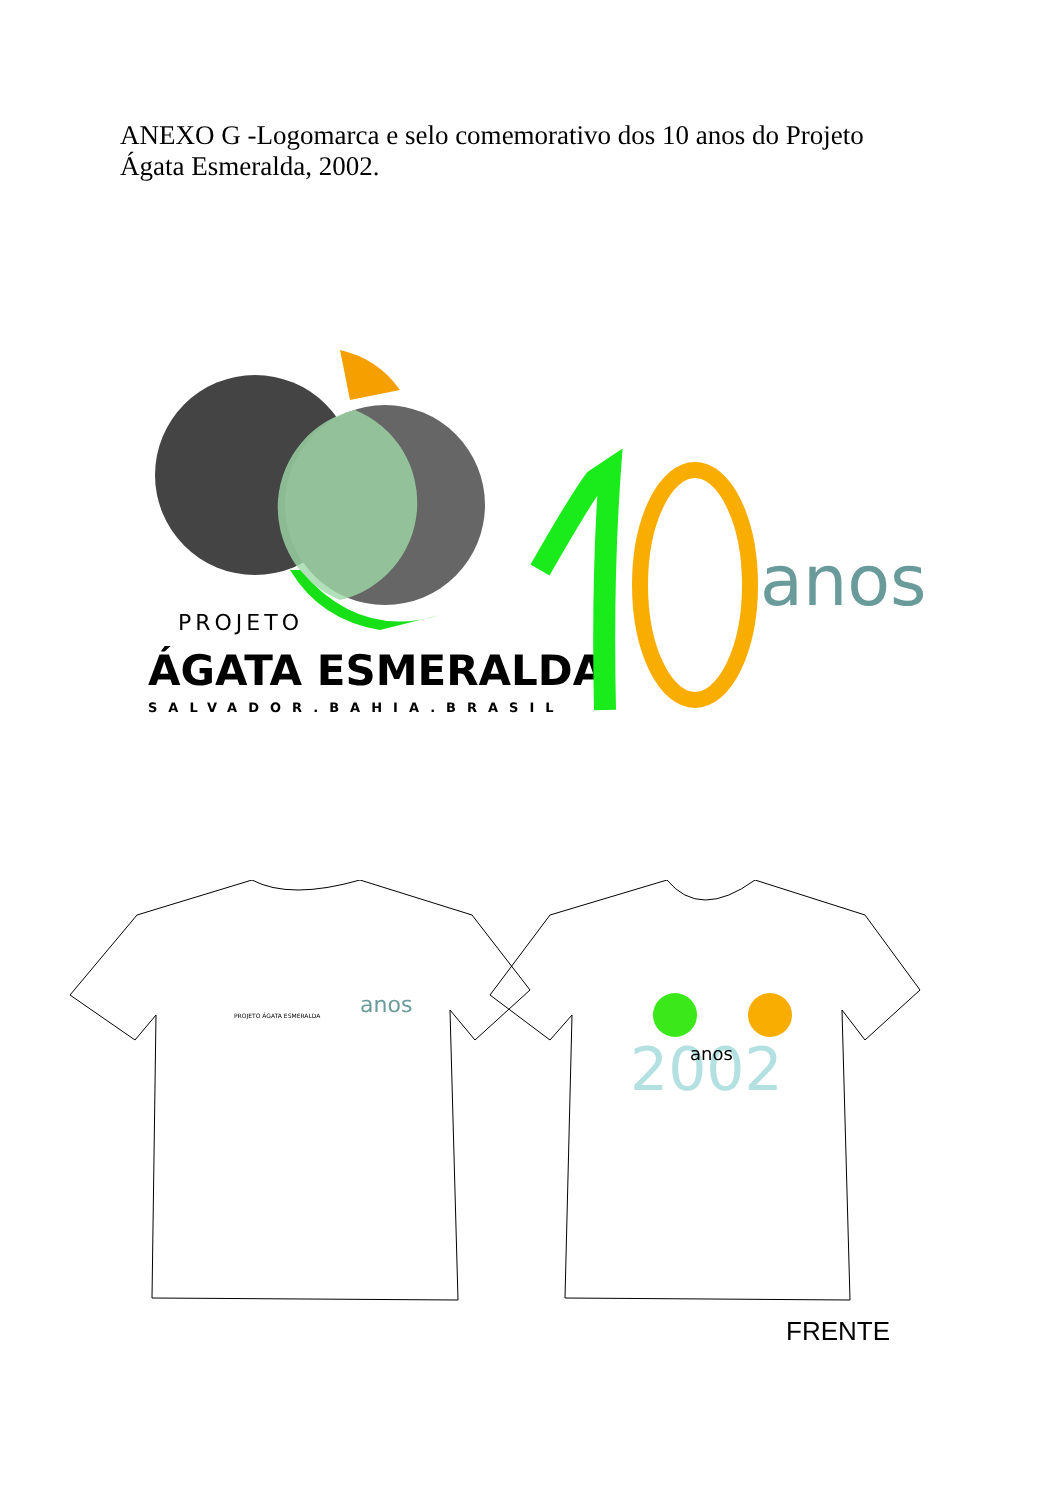ANEXO G -Logomarca e selo comemorativo dos 10 anos do Projeto
Ágata Esmeralda, 2002.
PROJETO
ÁGATA ESMERALDA
SALVADOR.BAHIA.BRASIL
anos
PROJETO ÁGATA ESMERALDA
anos
2002
anos
FRENTE